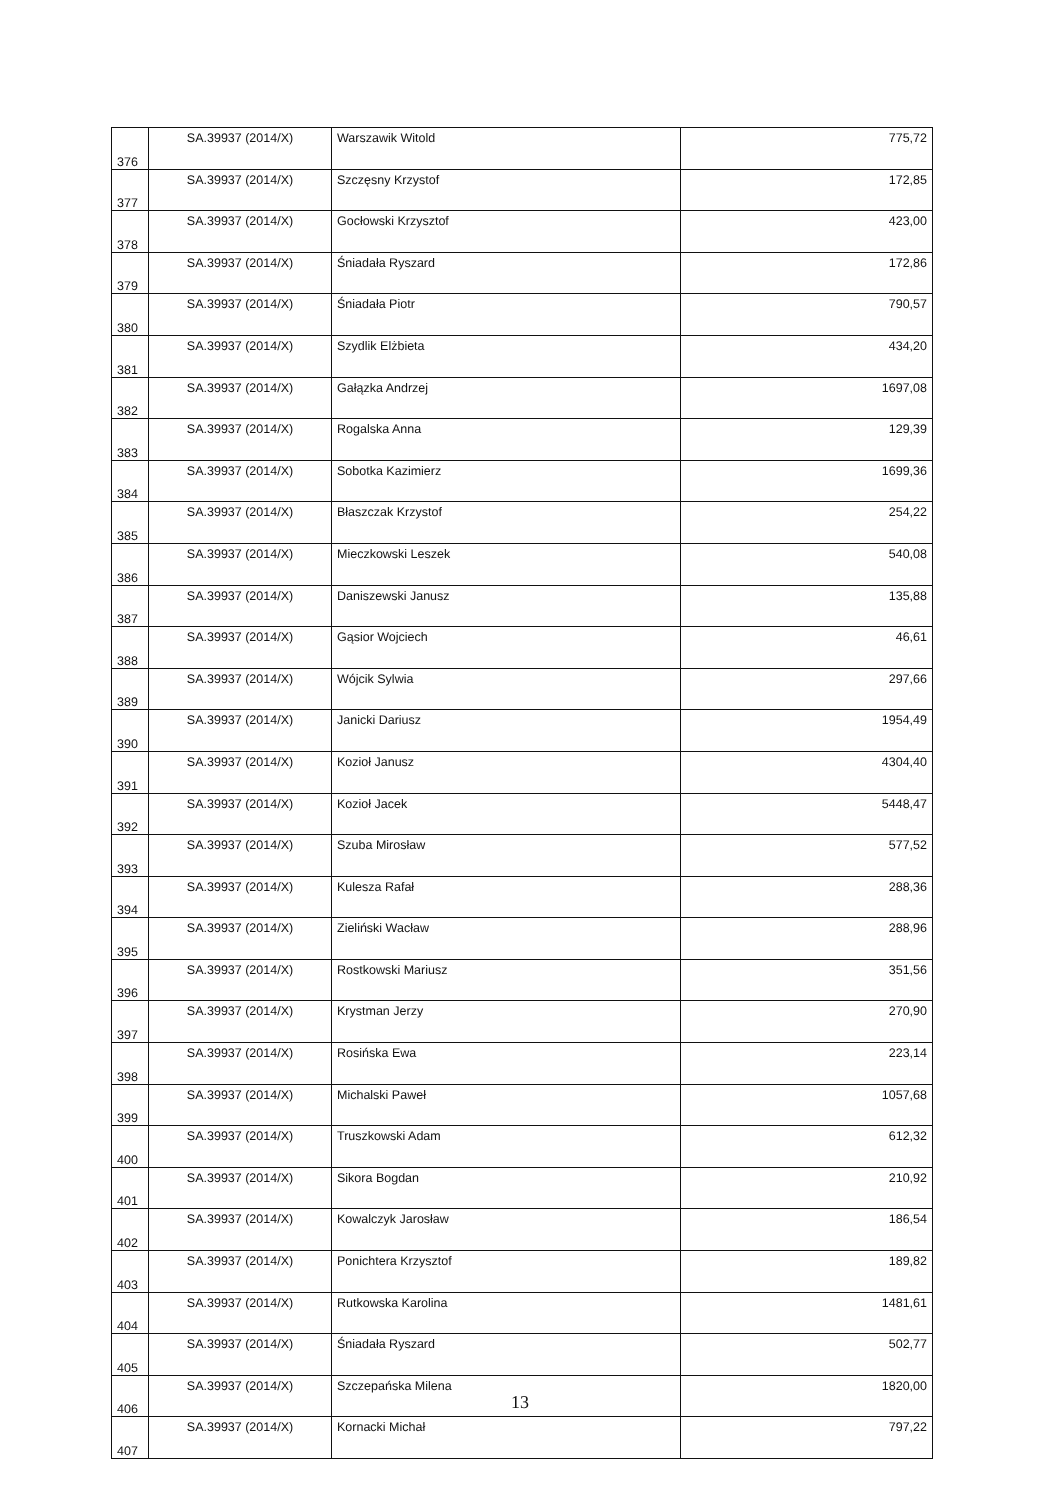| 376 | SA.39937 (2014/X) | Warszawik Witold | 775,72 |
| 377 | SA.39937 (2014/X) | Szczęsny Krzystof | 172,85 |
| 378 | SA.39937 (2014/X) | Gocłowski Krzysztof | 423,00 |
| 379 | SA.39937 (2014/X) | Śniadała Ryszard | 172,86 |
| 380 | SA.39937 (2014/X) | Śniadała Piotr | 790,57 |
| 381 | SA.39937 (2014/X) | Szydlik Elżbieta | 434,20 |
| 382 | SA.39937 (2014/X) | Gałązka Andrzej | 1697,08 |
| 383 | SA.39937 (2014/X) | Rogalska Anna | 129,39 |
| 384 | SA.39937 (2014/X) | Sobotka Kazimierz | 1699,36 |
| 385 | SA.39937 (2014/X) | Błaszczak Krzystof | 254,22 |
| 386 | SA.39937 (2014/X) | Mieczkowski Leszek | 540,08 |
| 387 | SA.39937 (2014/X) | Daniszewski Janusz | 135,88 |
| 388 | SA.39937 (2014/X) | Gąsior Wojciech | 46,61 |
| 389 | SA.39937 (2014/X) | Wójcik Sylwia | 297,66 |
| 390 | SA.39937 (2014/X) | Janicki Dariusz | 1954,49 |
| 391 | SA.39937 (2014/X) | Kozioł Janusz | 4304,40 |
| 392 | SA.39937 (2014/X) | Kozioł Jacek | 5448,47 |
| 393 | SA.39937 (2014/X) | Szuba Mirosław | 577,52 |
| 394 | SA.39937 (2014/X) | Kulesza Rafał | 288,36 |
| 395 | SA.39937 (2014/X) | Zieliński Wacław | 288,96 |
| 396 | SA.39937 (2014/X) | Rostkowski Mariusz | 351,56 |
| 397 | SA.39937 (2014/X) | Krystman Jerzy | 270,90 |
| 398 | SA.39937 (2014/X) | Rosińska Ewa | 223,14 |
| 399 | SA.39937 (2014/X) | Michalski Paweł | 1057,68 |
| 400 | SA.39937 (2014/X) | Truszkowski Adam | 612,32 |
| 401 | SA.39937 (2014/X) | Sikora Bogdan | 210,92 |
| 402 | SA.39937 (2014/X) | Kowalczyk Jarosław | 186,54 |
| 403 | SA.39937 (2014/X) | Ponichtera Krzysztof | 189,82 |
| 404 | SA.39937 (2014/X) | Rutkowska Karolina | 1481,61 |
| 405 | SA.39937 (2014/X) | Śniadała Ryszard | 502,77 |
| 406 | SA.39937 (2014/X) | Szczepańska Milena | 1820,00 |
| 407 | SA.39937 (2014/X) | Kornacki Michał | 797,22 |
13